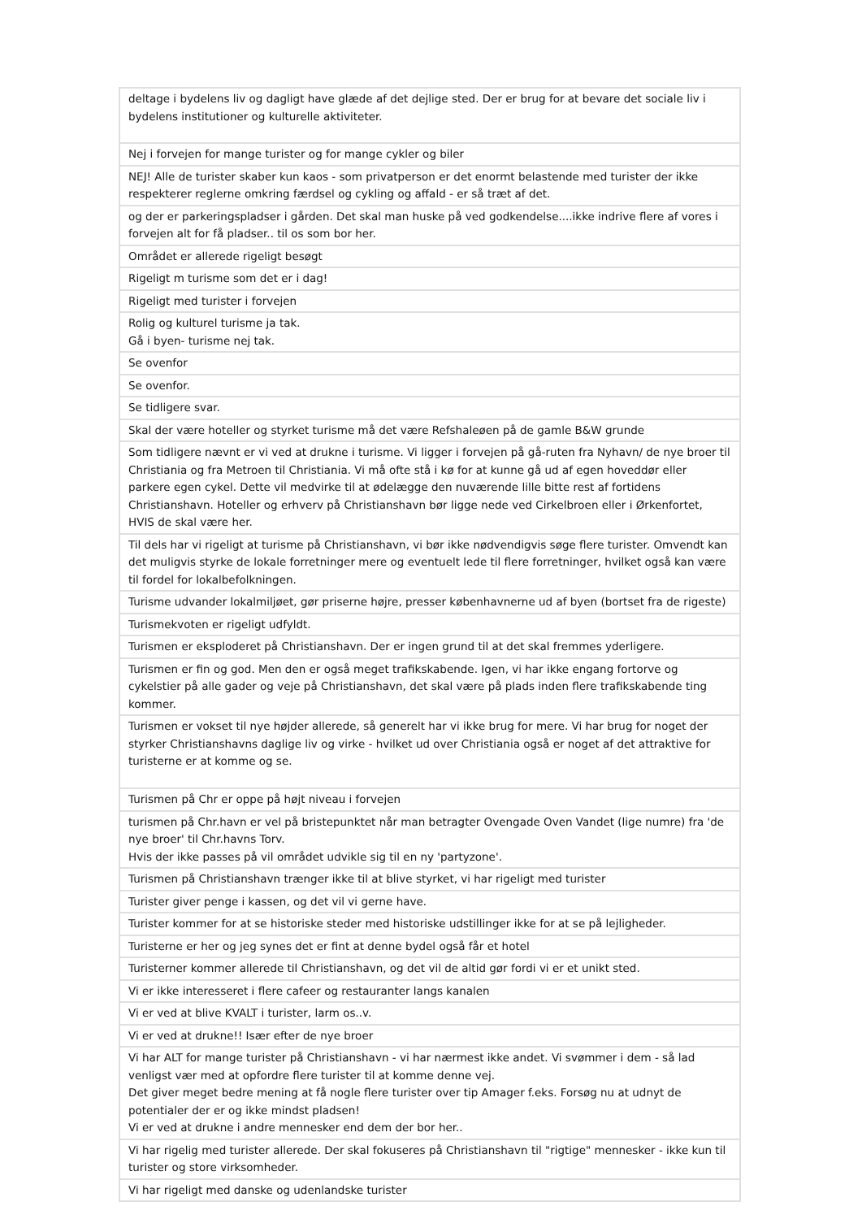| deltage i bydelens liv og dagligt have glæde af det dejlige sted. Der er brug for at bevare det sociale liv i bydelens institutioner og kulturelle aktiviteter. |
| Nej i forvejen for mange turister og for mange cykler og biler |
| NEJ! Alle de turister skaber kun kaos - som privatperson er det enormt belastende med turister der ikke respekterer reglerne omkring færdsel og cykling og affald - er så træt af det. |
| og der er parkeringspladser i gården. Det skal man huske på ved godkendelse....ikke indrive flere af vores i forvejen alt for få pladser.. til os som bor her. |
| Området er allerede rigeligt besøgt |
| Rigeligt m turisme som det er i dag! |
| Rigeligt med turister i forvejen |
| Rolig og kulturel turisme ja tak. Gå i byen- turisme nej tak. |
| Se ovenfor |
| Se ovenfor. |
| Se tidligere svar. |
| Skal der være hoteller og styrket turisme må det være Refshaleøen på de gamle B&W grunde |
| Som tidligere nævnt er vi ved at drukne i turisme. Vi ligger i forvejen på gå-ruten fra Nyhavn/ de nye broer til Christiania og fra Metroen til Christiania. Vi må ofte stå i kø for at kunne gå ud af egen hoveddør eller parkere egen cykel. Dette vil medvirke til at ødelægge den nuværende lille bitte rest af fortidens Christianshavn. Hoteller og erhverv på Christianshavn bør ligge nede ved Cirkelbroen eller i Ørkenfortet, HVIS de skal være her. |
| Til dels har vi rigeligt at turisme på Christianshavn, vi bør ikke nødvendigvis søge flere turister. Omvendt kan det muligvis styrke de lokale forretninger mere og eventuelt lede til flere forretninger, hvilket også kan være til fordel for lokalbefolkningen. |
| Turisme udvander lokalmiljøet, gør priserne højre, presser københavnerne ud af byen (bortset fra de rigeste) |
| Turismekvoten er rigeligt udfyldt. |
| Turismen er eksploderet på Christianshavn. Der er ingen grund til at det skal fremmes yderligere. |
| Turismen er fin og god. Men den er også meget trafikskabende. Igen, vi har ikke engang fortorve og cykelstier på alle gader og veje på Christianshavn, det skal være på plads inden flere trafikskabende ting kommer. |
| Turismen er vokset til nye højder allerede, så generelt har vi ikke brug for mere. Vi har brug for noget der styrker Christianshavns daglige liv og virke - hvilket ud over Christiania også er noget af det attraktive for turisterne er at komme og se. |
| Turismen på Chr er oppe på højt niveau i forvejen |
| turismen på Chr.havn er vel på bristepunktet når man betragter Ovengade Oven Vandet (lige numre) fra 'de nye broer' til Chr.havns Torv. Hvis der ikke passes på vil området udvikle sig til en ny 'partyzone'. |
| Turismen på Christianshavn trænger ikke til at blive styrket, vi har rigeligt med turister |
| Turister giver penge i kassen, og det vil vi gerne have. |
| Turister kommer for at se historiske steder med historiske udstillinger ikke for at se på lejligheder. |
| Turisterne er her og jeg synes det er fint at denne bydel også får et hotel |
| Turisterner kommer allerede til Christianshavn, og det vil de altid gør fordi vi er et unikt sted. |
| Vi er ikke interesseret i flere cafeer og restauranter langs kanalen |
| Vi er ved at blive KVALT i turister, larm os..v. |
| Vi er ved at drukne!! Især efter de nye broer |
| Vi har ALT for mange turister på Christianshavn - vi har nærmest ikke andet. Vi svømmer i dem - så lad venligst vær med at opfordre flere turister til at komme denne vej. Det giver meget bedre mening at få nogle flere turister over tip Amager f.eks. Forsøg nu at udnyt de potentialer der er og ikke mindst pladsen! Vi er ved at drukne i andre mennesker end dem der bor her.. |
| Vi har rigelig med turister allerede. Der skal fokuseres på Christianshavn til "rigtige" mennesker - ikke kun til turister og store virksomheder. |
| Vi har rigeligt med danske og udenlandske turister |